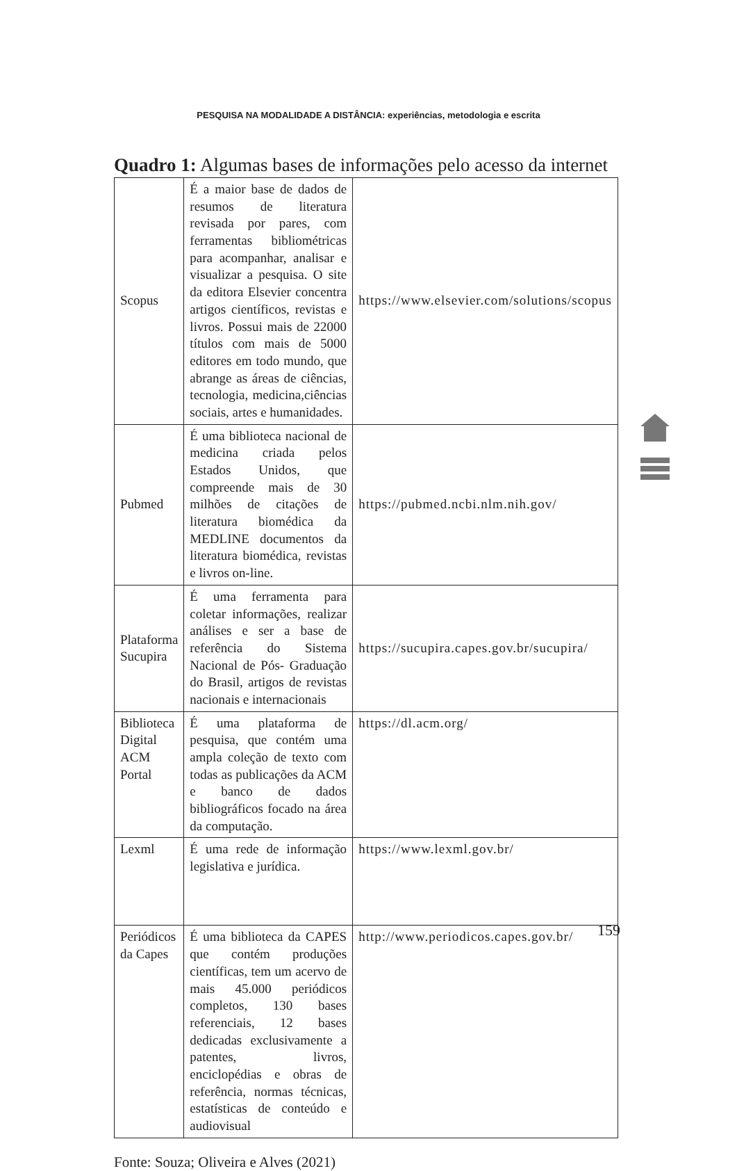PESQUISA NA MODALIDADE A DISTÂNCIA: experiências, metodologia e escrita
Quadro 1: Algumas bases de informações pelo acesso da internet
| Scopus | É a maior base de dados de resumos de literatura revisada por pares, com ferramentas bibliométricas para acompanhar, analisar e visualizar a pesquisa. O site da editora Elsevier concentra artigos científicos, revistas e livros. Possui mais de 22000 títulos com mais de 5000 editores em todo mundo, que abrange as áreas de ciências, tecnologia, medicina,ciências sociais, artes e humanidades. | https://www.elsevier.com/solutions/scopus |
| Pubmed | É uma biblioteca nacional de medicina criada pelos Estados Unidos, que compreende mais de 30 milhões de citações de literatura biomédica da MEDLINE documentos da literatura biomédica, revistas e livros on-line. | https://pubmed.ncbi.nlm.nih.gov/ |
| Plataforma Sucupira | É uma ferramenta para coletar informações, realizar análises e ser a base de referência do Sistema Nacional de Pós- Graduação do Brasil, artigos de revistas nacionais e internacionais | https://sucupira.capes.gov.br/sucupira/ |
| Biblioteca Digital ACM Portal | É uma plataforma de pesquisa, que contém uma ampla coleção de texto com todas as publicações da ACM e banco de dados bibliográficos focado na área da computação. | https://dl.acm.org/ |
| Lexml | É uma rede de informação legislativa e jurídica. | https://www.lexml.gov.br/ |
| Periódicos da Capes | É uma biblioteca da CAPES que contém produções científicas, tem um acervo de mais 45.000 periódicos completos, 130 bases referenciais, 12 bases dedicadas exclusivamente a patentes, livros, enciclopédias e obras de referência, normas técnicas, estatísticas de conteúdo e audiovisual | http://www.periodicos.capes.gov.br/ |
Fonte: Souza; Oliveira e Alves (2021)
159